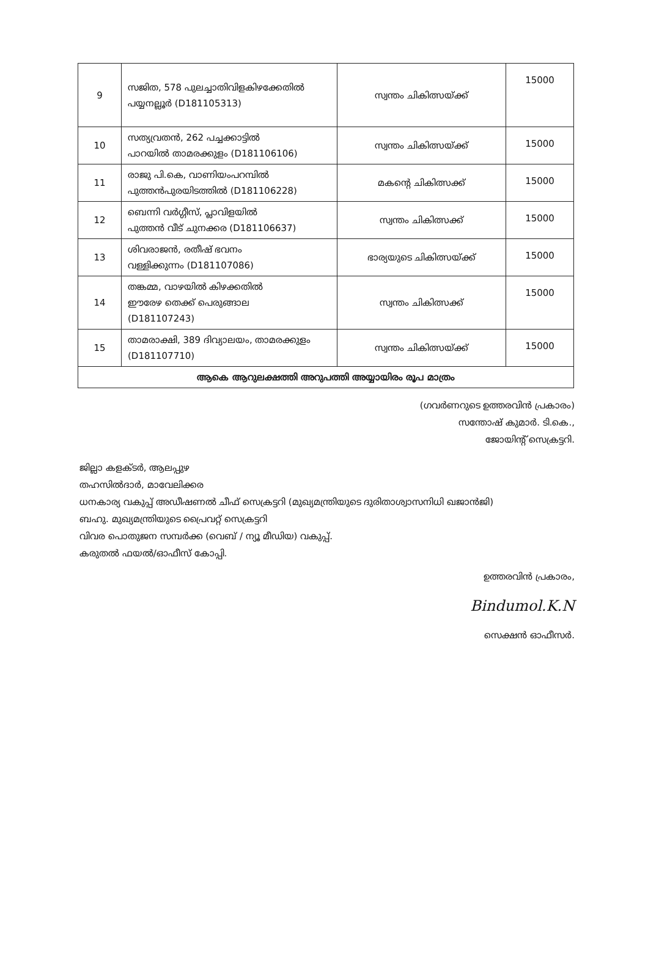| 9 | സജിത, 578 പുലച്ചാതിവിളകിഴക്കേതിൽ പയ്യനല്ലൂർ (D181105313) | സ്വന്തം ചികിത്സയ്ക്ക് | 15000 |
| 10 | സത്യവ്രതൻ, 262 പച്ചക്കാട്ടിൽ പാറയിൽ താമരക്കുളം (D181106106) | സ്വന്തം ചികിത്സയ്ക്ക് | 15000 |
| 11 | രാജു പി.കെ, വാണിയംപറമ്പിൽ പുത്തൻപുരയിടത്തിൽ (D181106228) | മകന്റെ ചികിത്സക്ക് | 15000 |
| 12 | ബെന്നി വർഗ്ഗീസ്, പ്ലാവിളയിൽ പുത്തൻ വീട് ചുനക്കര (D181106637) | സ്വന്തം ചികിത്സക്ക് | 15000 |
| 13 | ശിവരാജൻ, രതീഷ് ഭവനം വള്ളിക്കുന്നം (D181107086) | ഭാര്യയുടെ ചികിത്സയ്ക്ക് | 15000 |
| 14 | തങ്കമ്മ, വാഴയിൽ കിഴക്കതിൽ ഈരേഴ തെക്ക് പെരുങ്ങാല (D181107243) | സ്വന്തം ചികിത്സക്ക് | 15000 |
| 15 | താമരാക്ഷി, 389 ദിവ്യാലയം, താമരക്കുളം (D181107710) | സ്വന്തം ചികിത്സയ്ക്ക് | 15000 |
| ആകെ ആറുലക്ഷത്തി അറുപത്തി അയ്യായിരം രൂപ മാത്രം | | | |
(ഗവർണറുടെ ഉത്തരവിൻ പ്രകാരം)
സന്തോഷ് കുമാർ. ടി.കെ.,
ജോയിന്റ് സെക്രട്ടറി.
ജില്ലാ കളക്ടർ, ആലപ്പുഴ
തഹസിൽദാർ, മാവേലിക്കര
ധനകാര്യ വകുപ്പ് അഡീഷണൽ ചീഫ് സെക്രട്ടറി (മുഖ്യമന്ത്രിയുടെ ദുരിതാശ്വാസനിധി ഖജാൻജി)
ബഹു. മുഖ്യമന്ത്രിയുടെ പ്രൈവറ്റ് സെക്രട്ടറി
വിവര പൊതുജന സമ്പർക്ക (വെബ് / ന്യൂ മീഡിയ) വകുപ്പ്.
കരുതൽ ഫയൽ/ഓഫീസ് കോപ്പി.
ഉത്തരവിൻ പ്രകാരം,
Bindumol.K.N
സെക്ഷൻ ഓഫീസർ.